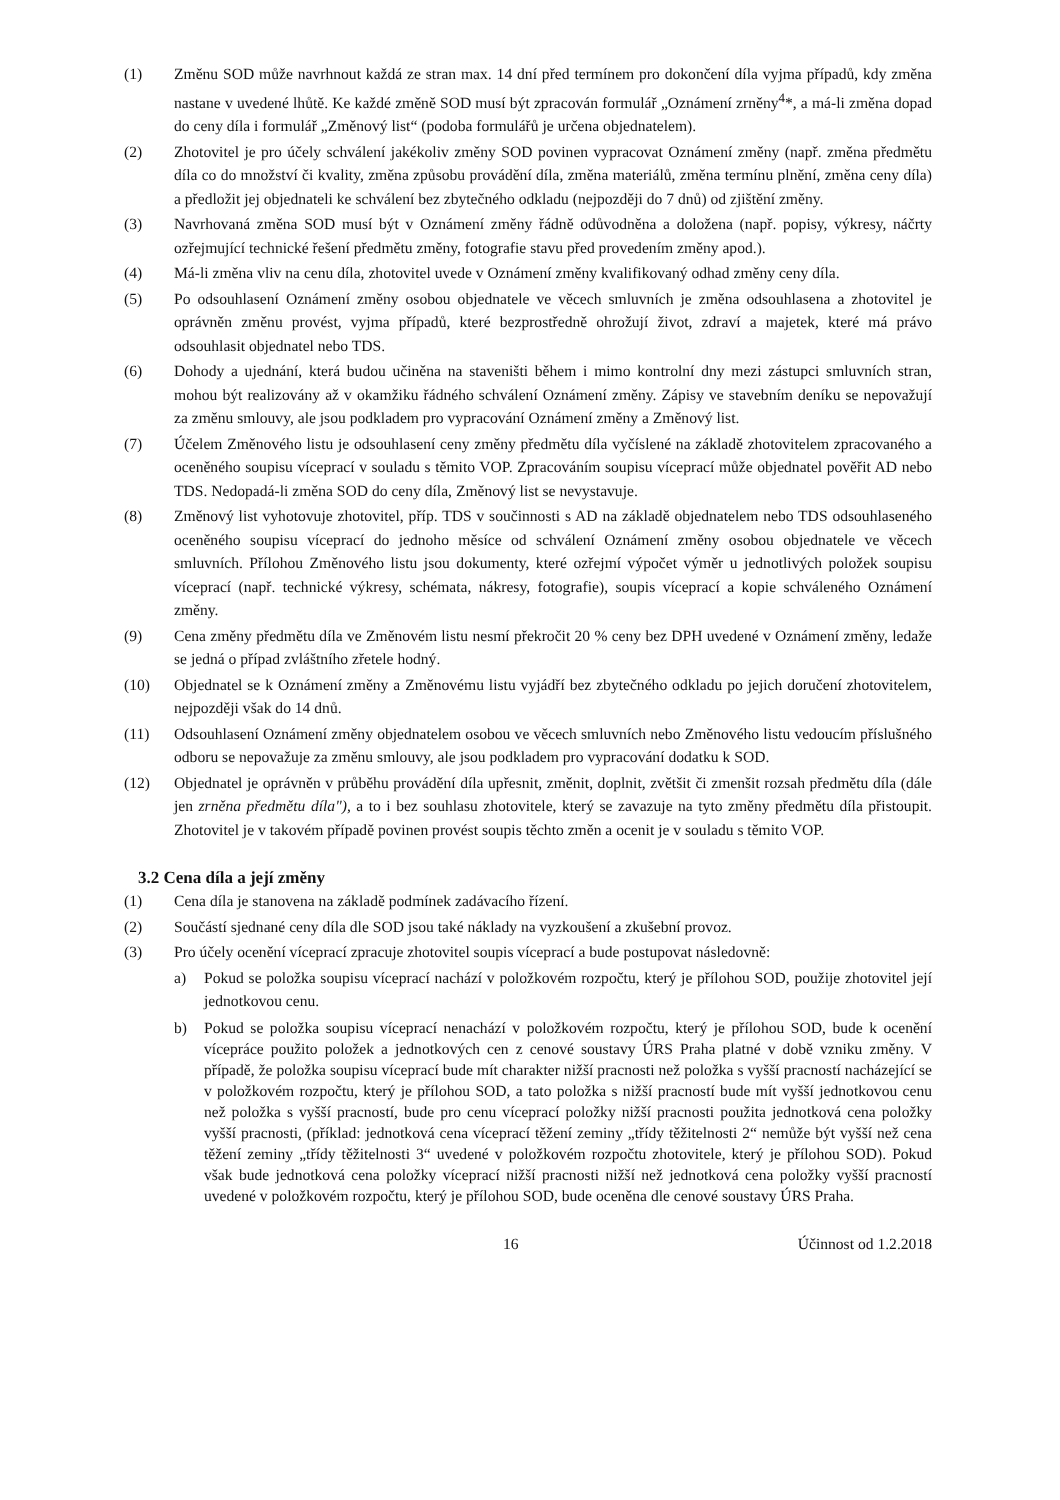(1) Změnu SOD může navrhnout každá ze stran max. 14 dní před termínem pro dokončení díla vyjma případů, kdy změna nastane v uvedené lhůtě. Ke každé změně SOD musí být zpracován formulář „Oznámení zrněny<sup>4</sup>*, a má-li změna dopad do ceny díla i formulář „Změnový list“ (podoba formulářů je určena objednatelem).
(2) Zhotovitel je pro účely schválení jakékoliv změny SOD povinen vypracovat Oznámení změny (např. změna předmětu díla co do množství či kvality, změna způsobu provádění díla, změna materiálů, změna termínu plnění, změna ceny díla) a předložit jej objednateli ke schválení bez zbytečného odkladu (nejpozději do 7 dnů) od zjištění změny.
(3) Navrhovaná změna SOD musí být v Oznámení změny řádně odůvodněna a doložena (např. popisy, výkresy, náčrty ozřejmující technické řešení předmětu změny, fotografie stavu před provedením změny apod.).
(4) Má-li změna vliv na cenu díla, zhotovitel uvede v Oznámení změny kvalifikovaný odhad změny ceny díla.
(5) Po odsouhlasení Oznámení změny osobou objednatele ve věcech smluvních je změna odsouhlasena a zhotovitel je oprávněn změnu provést, vyjma případů, které bezprostředně ohrožují život, zdraví a majetek, které má právo odsouhlasit objednatel nebo TDS.
(6) Dohody a ujednání, která budou učiněna na staveništi během i mimo kontrolní dny mezi zástupci smluvních stran, mohou být realizovány až v okamžiku řádného schválení Oznámení změny. Zápisy ve stavebním deníku se nepovažují za změnu smlouvy, ale jsou podkladem pro vypracování Oznámení změny a Změnový list.
(7) Účelem Změnového listu je odsouhlasení ceny změny předmětu díla vyčíslené na základě zhotovitelem zpracovaného a oceněného soupisu víceprací v souladu s těmito VOP. Zpracováním soupisu víceprací může objednatel pověřit AD nebo TDS. Nedopadá-li změna SOD do ceny díla, Změnový list se nevystavuje.
(8) Změnový list vyhotovuje zhotovitel, příp. TDS v součinnosti s AD na základě objednatelem nebo TDS odsouhlaseného oceněného soupisu víceprací do jednoho měsíce od schválení Oznámení změny osobou objednatele ve věcech smluvních. Přílohou Změnového listu jsou dokumenty, které ozřejmí výpočet výměr u jednotlivých položek soupisu víceprací (např. technické výkresy, schémata, nákresy, fotografie), soupis víceprací a kopie schváleného Oznámení změny.
(9) Cena změny předmětu díla ve Změnovém listu nesmí překročit 20 % ceny bez DPH uvedené v Oznámení změny, ledaže se jedná o případ zvláštního zřetele hodný.
(10) Objednatel se k Oznámení změny a Změnovému listu vyjádří bez zbytečného odkladu po jejich doručení zhotovitelem, nejpozději však do 14 dnů.
(11) Odsouhlasení Oznámení změny objednatelem osobou ve věcech smluvních nebo Změnového listu vedoucím příslušného odboru se nepovažuje za změnu smlouvy, ale jsou podkladem pro vypracování dodatku k SOD.
(12) Objednatel je oprávněn v průběhu provádění díla upřesnit, změnit, doplnit, zvětšit či zmenšit rozsah předmětu díla (dále jen zrněna předmětu díla"), a to i bez souhlasu zhotovitele, který se zavazuje na tyto změny předmětu díla přistoupit. Zhotovitel je v takovém případě povinen provést soupis těchto změn a ocenit je v souladu s těmito VOP.
3.2 Cena díla a její změny
(1) Cena díla je stanovena na základě podmínek zadávacího řízení.
(2) Součástí sjednané ceny díla dle SOD jsou také náklady na vyzkoušení a zkušební provoz.
(3) Pro účely ocenění víceprací zpracuje zhotovitel soupis víceprací a bude postupovat následovně:
a) Pokud se položka soupisu víceprací nachází v položkovém rozpočtu, který je přílohou SOD, použije zhotovitel její jednotkovou cenu.
b) Pokud se položka soupisu víceprací nenachází v položkovém rozpočtu, který je přílohou SOD, bude k ocenění vícepráce použito položek a jednotkových cen z cenové soustavy ÚRS Praha platné v době vzniku změny. V případě, že položka soupisu víceprací bude mít charakter nižší pracnosti než položka s vyšší pracností nacházející se v položkovém rozpočtu, který je přílohou SOD, a tato položka s nižší pracností bude mít vyšší jednotkovou cenu než položka s vyšší pracností, bude pro cenu víceprací položky nižší pracnosti použita jednotková cena položky vyšší pracnosti, (příklad: jednotková cena víceprací těžení zeminy „třídy těžitelnosti 2“ nemůže být vyšší než cena těžení zeminy „třídy těžitelnosti 3“ uvedené v položkovém rozpočtu zhotovitele, který je přílohou SOD). Pokud však bude jednotková cena položky víceprací nižší pracnosti nižší než jednotková cena položky vyšší pracností uvedené v položkovém rozpočtu, který je přílohou SOD, bude oceněna dle cenové soustavy ÚRS Praha.
16 Účinnost od 1.2.2018